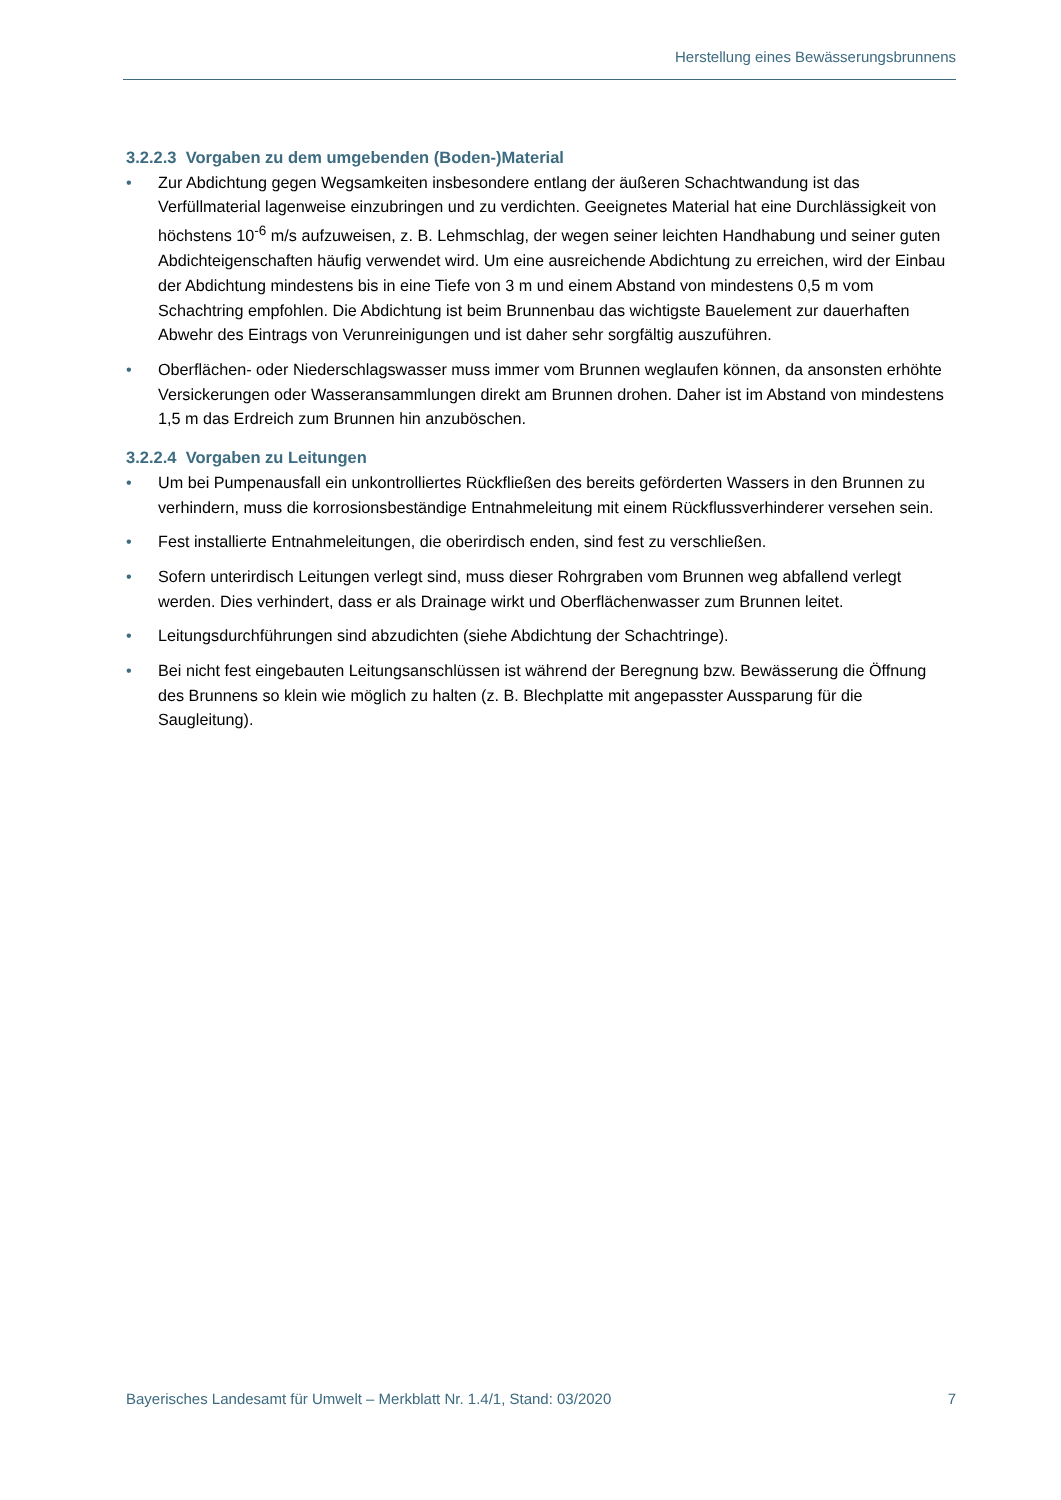Herstellung eines Bewässerungsbrunnens
3.2.2.3 Vorgaben zu dem umgebenden (Boden-)Material
• Zur Abdichtung gegen Wegsamkeiten insbesondere entlang der äußeren Schachtwandung ist das Verfüllmaterial lagenweise einzubringen und zu verdichten. Geeignetes Material hat eine Durchlässigkeit von höchstens 10<sup>-6</sup> m/s aufzuweisen, z. B. Lehmschlag, der wegen seiner leichten Handhabung und seiner guten Abdichteigenschaften häufig verwendet wird. Um eine ausreichende Abdichtung zu erreichen, wird der Einbau der Abdichtung mindestens bis in eine Tiefe von 3 m und einem Abstand von mindestens 0,5 m vom Schachtring empfohlen. Die Abdichtung ist beim Brunnenbau das wichtigste Bauelement zur dauerhaften Abwehr des Eintrags von Verunreinigungen und ist daher sehr sorgfältig auszuführen.
• Oberflächen- oder Niederschlagswasser muss immer vom Brunnen weglaufen können, da ansonsten erhöhte Versickerungen oder Wasseransammlungen direkt am Brunnen drohen. Daher ist im Abstand von mindestens 1,5 m das Erdreich zum Brunnen hin anzuböschen.
3.2.2.4 Vorgaben zu Leitungen
• Um bei Pumpenausfall ein unkontrolliertes Rückfließen des bereits geförderten Wassers in den Brunnen zu verhindern, muss die korrosionsbeständige Entnahmeleitung mit einem Rückflussverhinderer versehen sein.
• Fest installierte Entnahmeleitungen, die oberirdisch enden, sind fest zu verschließen.
• Sofern unterirdisch Leitungen verlegt sind, muss dieser Rohrgraben vom Brunnen weg abfallend verlegt werden. Dies verhindert, dass er als Drainage wirkt und Oberflächenwasser zum Brunnen leitet.
• Leitungsdurchführungen sind abzudichten (siehe Abdichtung der Schachtringe).
• Bei nicht fest eingebauten Leitungsanschlüssen ist während der Beregnung bzw. Bewässerung die Öffnung des Brunnens so klein wie möglich zu halten (z. B. Blechplatte mit angepasster Aussparung für die Saugleitung).
Bayerisches Landesamt für Umwelt – Merkblatt Nr. 1.4/1, Stand: 03/2020 7